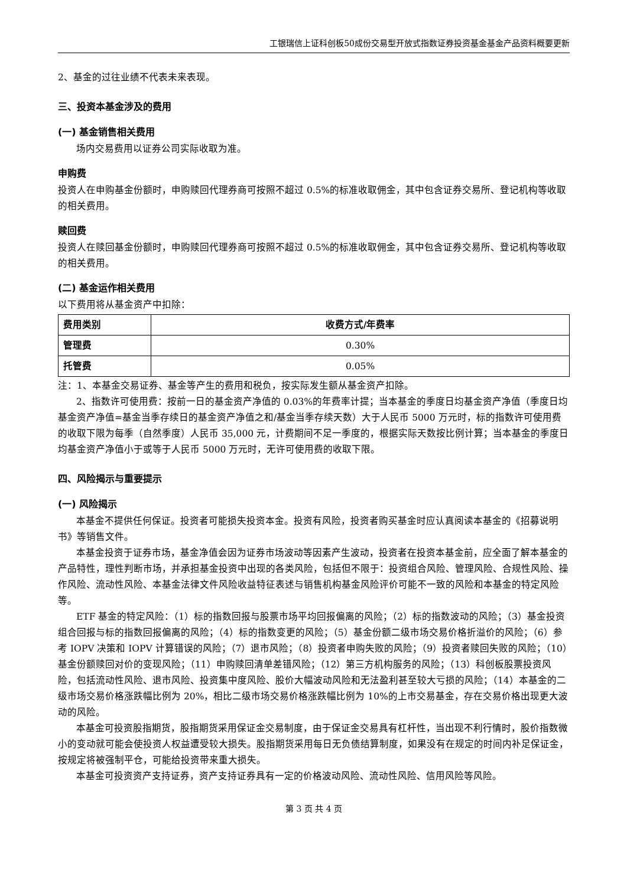工银瑞信上证科创板50成份交易型开放式指数证券投资基金基金产品资料概要更新
2、基金的过往业绩不代表未来表现。
三、投资本基金涉及的费用
(一) 基金销售相关费用
场内交易费用以证券公司实际收取为准。
申购费
投资人在申购基金份额时，申购赎回代理券商可按照不超过 0.5%的标准收取佣金，其中包含证券交易所、登记机构等收取的相关费用。
赎回费
投资人在赎回基金份额时，申购赎回代理券商可按照不超过 0.5%的标准收取佣金，其中包含证券交易所、登记机构等收取的相关费用。
(二) 基金运作相关费用
以下费用将从基金资产中扣除：
| 费用类别 | 收费方式/年费率 |
| --- | --- |
| 管理费 | 0.30% |
| 托管费 | 0.05% |
注：1、本基金交易证券、基金等产生的费用和税负，按实际发生额从基金资产扣除。
2、指数许可使用费：按前一日的基金资产净值的 0.03%的年费率计提；当本基金的季度日均基金资产净值（季度日均基金资产净值=基金当季存续日的基金资产净值之和/基金当季存续天数）大于人民币 5000 万元时，标的指数许可使用费的收取下限为每季（自然季度）人民币 35,000 元，计费期间不足一季度的，根据实际天数按比例计算；当本基金的季度日均基金资产净值小于或等于人民币 5000 万元时，无许可使用费的收取下限。
四、风险揭示与重要提示
(一) 风险揭示
本基金不提供任何保证。投资者可能损失投资本金。投资有风险，投资者购买基金时应认真阅读本基金的《招募说明书》等销售文件。
本基金投资于证券市场，基金净值会因为证券市场波动等因素产生波动，投资者在投资本基金前，应全面了解本基金的产品特性，理性判断市场，并承担基金投资中出现的各类风险，包括但不限于：投资组合风险、管理风险、合规性风险、操作风险、流动性风险、本基金法律文件风险收益特征表述与销售机构基金风险评价可能不一致的风险和本基金的特定风险等。
ETF 基金的特定风险：（1）标的指数回报与股票市场平均回报偏离的风险；（2）标的指数波动的风险；（3）基金投资组合回报与标的指数回报偏离的风险；（4）标的指数变更的风险；（5）基金份额二级市场交易价格折溢价的风险；（6）参考 IOPV 决策和 IOPV 计算错误的风险；（7）退市风险；（8）投资者申购失败的风险；（9）投资者赎回失败的风险；（10）基金份额赎回对价的变现风险；（11）申购赎回清单差错风险；（12）第三方机构服务的风险；（13）科创板股票投资风险，包括流动性风险、退市风险、投资集中度风险、股价大幅波动风险和无法盈利甚至较大亏损的风险；（14）本基金的二级市场交易价格涨跌幅比例为 20%，相比二级市场交易价格涨跌幅比例为 10%的上市交易基金，存在交易价格出现更大波动的风险。
本基金可投资股指期货，股指期货采用保证金交易制度，由于保证金交易具有杠杆性，当出现不利行情时，股价指数微小的变动就可能会使投资人权益遭受较大损失。股指期货采用每日无负债结算制度，如果没有在规定的时间内补足保证金，按规定将被强制平仓，可能给投资带来重大损失。
本基金可投资资产支持证券，资产支持证券具有一定的价格波动风险、流动性风险、信用风险等风险。
第 3 页 共 4 页